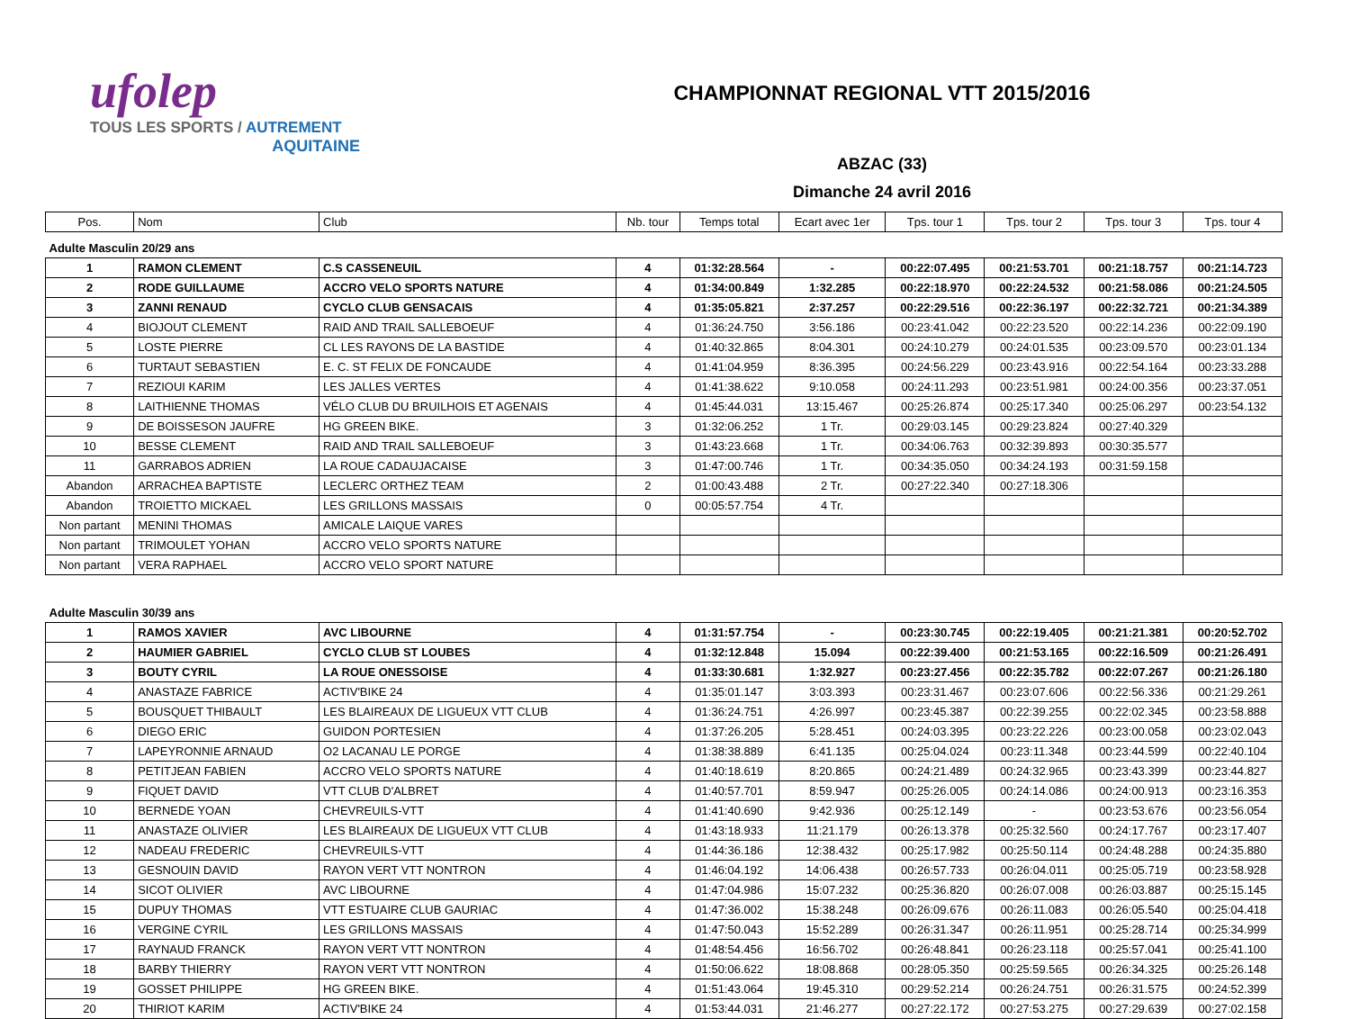ufolep
TOUS LES SPORTS / AUTREMENT
AQUITAINE
CHAMPIONNAT REGIONAL VTT 2015/2016
ABZAC (33)
Dimanche 24 avril 2016
| Pos. | Nom | Club | Nb. tour | Temps total | Ecart avec 1er | Tps. tour 1 | Tps. tour 2 | Tps. tour 3 | Tps. tour 4 |
| --- | --- | --- | --- | --- | --- | --- | --- | --- | --- |
| Adulte Masculin 20/29 ans | | | | | | | | | |
| 1 | RAMON CLEMENT | C.S CASSENEUIL | 4 | 01:32:28.564 | - | 00:22:07.495 | 00:21:53.701 | 00:21:18.757 | 00:21:14.723 |
| 2 | RODE GUILLAUME | ACCRO VELO SPORTS NATURE | 4 | 01:34:00.849 | 1:32.285 | 00:22:18.970 | 00:22:24.532 | 00:21:58.086 | 00:21:24.505 |
| 3 | ZANNI RENAUD | CYCLO CLUB GENSACAIS | 4 | 01:35:05.821 | 2:37.257 | 00:22:29.516 | 00:22:36.197 | 00:22:32.721 | 00:21:34.389 |
| 4 | BIOJOUT CLEMENT | RAID AND TRAIL SALLEBOEUF | 4 | 01:36:24.750 | 3:56.186 | 00:23:41.042 | 00:22:23.520 | 00:22:14.236 | 00:22:09.190 |
| 5 | LOSTE PIERRE | CL LES RAYONS DE LA BASTIDE | 4 | 01:40:32.865 | 8:04.301 | 00:24:10.279 | 00:24:01.535 | 00:23:09.570 | 00:23:01.134 |
| 6 | TURTAUT SEBASTIEN | E. C. ST FELIX DE FONCAUDE | 4 | 01:41:04.959 | 8:36.395 | 00:24:56.229 | 00:23:43.916 | 00:22:54.164 | 00:23:33.288 |
| 7 | REZIOUI KARIM | LES JALLES VERTES | 4 | 01:41:38.622 | 9:10.058 | 00:24:11.293 | 00:23:51.981 | 00:24:00.356 | 00:23:37.051 |
| 8 | LAITHIENNE THOMAS | VÉLO CLUB DU BRUILHOIS ET AGENAIS | 4 | 01:45:44.031 | 13:15.467 | 00:25:26.874 | 00:25:17.340 | 00:25:06.297 | 00:23:54.132 |
| 9 | DE BOISSESON JAUFRE | HG GREEN BIKE. | 3 | 01:32:06.252 | 1 Tr. | 00:29:03.145 | 00:29:23.824 | 00:27:40.329 | |
| 10 | BESSE CLEMENT | RAID AND TRAIL SALLEBOEUF | 3 | 01:43:23.668 | 1 Tr. | 00:34:06.763 | 00:32:39.893 | 00:30:35.577 | |
| 11 | GARRABOS ADRIEN | LA ROUE CADAUJACAISE | 3 | 01:47:00.746 | 1 Tr. | 00:34:35.050 | 00:34:24.193 | 00:31:59.158 | |
| Abandon | ARRACHEA BAPTISTE | LECLERC ORTHEZ TEAM | 2 | 01:00:43.488 | 2 Tr. | 00:27:22.340 | 00:27:18.306 | | |
| Abandon | TROIETTO MICKAEL | LES GRILLONS MASSAIS | 0 | 00:05:57.754 | 4 Tr. | | | | |
| Non partant | MENINI THOMAS | AMICALE LAIQUE VARES | | | | | | | |
| Non partant | TRIMOULET YOHAN | ACCRO VELO SPORTS NATURE | | | | | | | |
| Non partant | VERA RAPHAEL | ACCRO VELO SPORT NATURE | | | | | | | |
| Adulte Masculin 30/39 ans | | | | | | | | | |
| 1 | RAMOS XAVIER | AVC LIBOURNE | 4 | 01:31:57.754 | - | 00:23:30.745 | 00:22:19.405 | 00:21:21.381 | 00:20:52.702 |
| 2 | HAUMIER GABRIEL | CYCLO CLUB ST LOUBES | 4 | 01:32:12.848 | 15.094 | 00:22:39.400 | 00:21:53.165 | 00:22:16.509 | 00:21:26.491 |
| 3 | BOUTY CYRIL | LA ROUE ONESSOISE | 4 | 01:33:30.681 | 1:32.927 | 00:23:27.456 | 00:22:35.782 | 00:22:07.267 | 00:21:26.180 |
| 4 | ANASTAZE FABRICE | ACTIV'BIKE 24 | 4 | 01:35:01.147 | 3:03.393 | 00:23:31.467 | 00:23:07.606 | 00:22:56.336 | 00:21:29.261 |
| 5 | BOUSQUET THIBAULT | LES BLAIREAUX DE LIGUEUX VTT CLUB | 4 | 01:36:24.751 | 4:26.997 | 00:23:45.387 | 00:22:39.255 | 00:22:02.345 | 00:23:58.888 |
| 6 | DIEGO ERIC | GUIDON PORTESIEN | 4 | 01:37:26.205 | 5:28.451 | 00:24:03.395 | 00:23:22.226 | 00:23:00.058 | 00:23:02.043 |
| 7 | LAPEYRONNIE ARNAUD | O2 LACANAU LE PORGE | 4 | 01:38:38.889 | 6:41.135 | 00:25:04.024 | 00:23:11.348 | 00:23:44.599 | 00:22:40.104 |
| 8 | PETITJEAN FABIEN | ACCRO VELO SPORTS NATURE | 4 | 01:40:18.619 | 8:20.865 | 00:24:21.489 | 00:24:32.965 | 00:23:43.399 | 00:23:44.827 |
| 9 | FIQUET DAVID | VTT CLUB D'ALBRET | 4 | 01:40:57.701 | 8:59.947 | 00:25:26.005 | 00:24:14.086 | 00:24:00.913 | 00:23:16.353 |
| 10 | BERNEDE YOAN | CHEVREUILS-VTT | 4 | 01:41:40.690 | 9:42.936 | 00:25:12.149 | - | 00:23:53.676 | 00:23:56.054 |
| 11 | ANASTAZE OLIVIER | LES BLAIREAUX DE LIGUEUX VTT CLUB | 4 | 01:43:18.933 | 11:21.179 | 00:26:13.378 | 00:25:32.560 | 00:24:17.767 | 00:23:17.407 |
| 12 | NADEAU FREDERIC | CHEVREUILS-VTT | 4 | 01:44:36.186 | 12:38.432 | 00:25:17.982 | 00:25:50.114 | 00:24:48.288 | 00:24:35.880 |
| 13 | GESNOUIN DAVID | RAYON VERT VTT NONTRON | 4 | 01:46:04.192 | 14:06.438 | 00:26:57.733 | 00:26:04.011 | 00:25:05.719 | 00:23:58.928 |
| 14 | SICOT OLIVIER | AVC LIBOURNE | 4 | 01:47:04.986 | 15:07.232 | 00:25:36.820 | 00:26:07.008 | 00:26:03.887 | 00:25:15.145 |
| 15 | DUPUY THOMAS | VTT ESTUAIRE CLUB GAURIAC | 4 | 01:47:36.002 | 15:38.248 | 00:26:09.676 | 00:26:11.083 | 00:26:05.540 | 00:25:04.418 |
| 16 | VERGINE CYRIL | LES GRILLONS MASSAIS | 4 | 01:47:50.043 | 15:52.289 | 00:26:31.347 | 00:26:11.951 | 00:25:28.714 | 00:25:34.999 |
| 17 | RAYNAUD FRANCK | RAYON VERT VTT NONTRON | 4 | 01:48:54.456 | 16:56.702 | 00:26:48.841 | 00:26:23.118 | 00:25:57.041 | 00:25:41.100 |
| 18 | BARBY THIERRY | RAYON VERT VTT NONTRON | 4 | 01:50:06.622 | 18:08.868 | 00:28:05.350 | 00:25:59.565 | 00:26:34.325 | 00:25:26.148 |
| 19 | GOSSET PHILIPPE | HG GREEN BIKE. | 4 | 01:51:43.064 | 19:45.310 | 00:29:52.214 | 00:26:24.751 | 00:26:31.575 | 00:24:52.399 |
| 20 | THIRIOT KARIM | ACTIV'BIKE 24 | 4 | 01:53:44.031 | 21:46.277 | 00:27:22.172 | 00:27:53.275 | 00:27:29.639 | 00:27:02.158 |